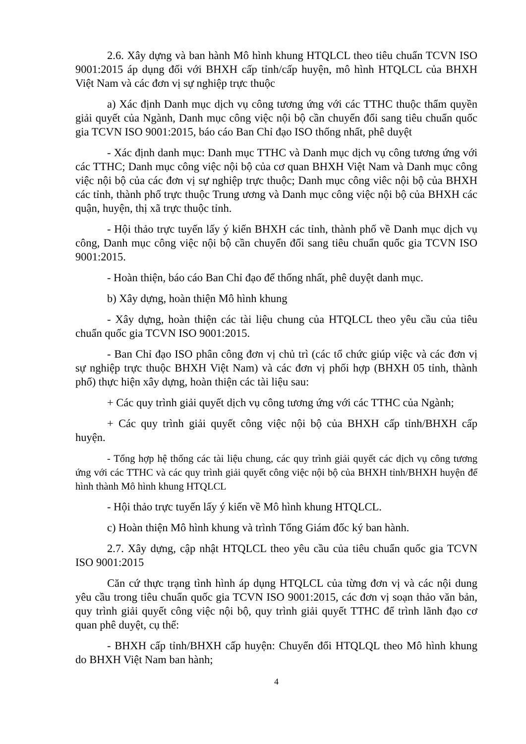2.6. Xây dựng và ban hành Mô hình khung HTQLCL theo tiêu chuẩn TCVN ISO 9001:2015 áp dụng đối với BHXH cấp tỉnh/cấp huyện, mô hình HTQLCL của BHXH Việt Nam và các đơn vị sự nghiệp trực thuộc
a) Xác định Danh mục dịch vụ công tương ứng với các TTHC thuộc thẩm quyền giải quyết của Ngành, Danh mục công việc nội bộ cần chuyển đổi sang tiêu chuẩn quốc gia TCVN ISO 9001:2015, báo cáo Ban Chỉ đạo ISO thống nhất, phê duyệt
- Xác định danh mục: Danh mục TTHC và Danh mục dịch vụ công tương ứng với các TTHC; Danh mục công việc nội bộ của cơ quan BHXH Việt Nam và Danh mục công việc nội bộ của các đơn vị sự nghiệp trực thuộc; Danh mục công viêc nội bộ của BHXH các tỉnh, thành phố trực thuộc Trung ương và Danh mục công việc nội bộ của BHXH các quận, huyện, thị xã trực thuộc tỉnh.
- Hội thảo trực tuyến lấy ý kiến BHXH các tỉnh, thành phố về Danh mục dịch vụ công, Danh mục công việc nội bộ cần chuyển đổi sang tiêu chuẩn quốc gia TCVN ISO 9001:2015.
- Hoàn thiện, báo cáo Ban Chỉ đạo để thống nhất, phê duyệt danh mục.
b) Xây dựng, hoàn thiện Mô hình khung
- Xây dựng, hoàn thiện các tài liệu chung của HTQLCL theo yêu cầu của tiêu chuẩn quốc gia TCVN ISO 9001:2015.
- Ban Chỉ đạo ISO phân công đơn vị chủ trì (các tổ chức giúp việc và các đơn vị sự nghiệp trực thuộc BHXH Việt Nam) và các đơn vị phối hợp (BHXH 05 tỉnh, thành phố) thực hiện xây dựng, hoàn thiện các tài liệu sau:
+ Các quy trình giải quyết dịch vụ công tương ứng với các TTHC của Ngành;
+ Các quy trình giải quyết công việc nội bộ của BHXH cấp tỉnh/BHXH cấp huyện.
- Tổng hợp hệ thống các tài liệu chung, các quy trình giải quyết các dịch vụ công tương ứng với các TTHC và các quy trình giải quyết công việc nội bộ của BHXH tỉnh/BHXH huyện để hình thành Mô hình khung HTQLCL
- Hội thảo trực tuyến lấy ý kiến về Mô hình khung HTQLCL.
c) Hoàn thiện Mô hình khung và trình Tổng Giám đốc ký ban hành.
2.7. Xây dựng, cập nhật HTQLCL theo yêu cầu của tiêu chuẩn quốc gia TCVN ISO 9001:2015
Căn cứ thực trạng tình hình áp dụng HTQLCL của từng đơn vị và các nội dung yêu cầu trong tiêu chuẩn quốc gia TCVN ISO 9001:2015, các đơn vị soạn thảo văn bản, quy trình giải quyết công việc nội bộ, quy trình giải quyết TTHC để trình lãnh đạo cơ quan phê duyệt, cụ thể:
- BHXH cấp tỉnh/BHXH cấp huyện: Chuyển đổi HTQLQL theo Mô hình khung do BHXH Việt Nam ban hành;
4